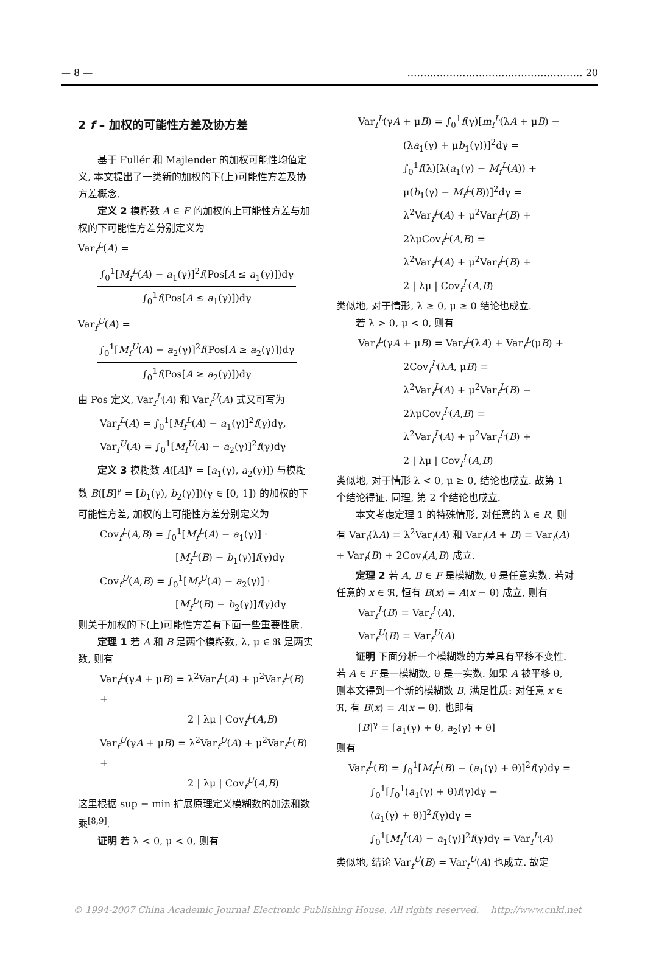— 8 — ……………………………………………… 20
2 f – 加权的可能性方差及协方差
基于 Fullér 和 Majlender 的加权可能性均值定义, 本文提出了一类新的加权的下(上)可能性方差及协方差概念.
定义 2 模糊数 A ∈ F 的加权的上可能性方差与加权的下可能性方差分别定义为
Var<sub>f</sub><sup>L</sup>(A) =
∫<sub>0</sub><sup>1</sup>[M<sub>f</sub><sup>L</sup>(A) − a<sub>1</sub>(γ)]<sup>2</sup>f(Pos[A ≤ a<sub>1</sub>(γ)])dγ
∫<sub>0</sub><sup>1</sup>f(Pos[A ≤ a<sub>1</sub>(γ)])dγ
Var<sub>f</sub><sup>U</sup>(A) =
∫<sub>0</sub><sup>1</sup>[M<sub>f</sub><sup>U</sup>(A) − a<sub>2</sub>(γ)]<sup>2</sup>f(Pos[A ≥ a<sub>2</sub>(γ)])dγ
∫<sub>0</sub><sup>1</sup>f(Pos[A ≥ a<sub>2</sub>(γ)])dγ
由 Pos 定义, Var<sub>f</sub><sup>L</sup>(A) 和 Var<sub>f</sub><sup>U</sup>(A) 式又可写为
Var<sub>f</sub><sup>L</sup>(A) = ∫<sub>0</sub><sup>1</sup>[M<sub>f</sub><sup>L</sup>(A) − a<sub>1</sub>(γ)]<sup>2</sup>f(γ)dγ,
Var<sub>f</sub><sup>U</sup>(A) = ∫<sub>0</sub><sup>1</sup>[M<sub>f</sub><sup>U</sup>(A) − a<sub>2</sub>(γ)]<sup>2</sup>f(γ)dγ
定义 3 模糊数 A([A]<sup>γ</sup> = [a<sub>1</sub>(γ), a<sub>2</sub>(γ)]) 与模糊数 B([B]<sup>γ</sup> = [b<sub>1</sub>(γ), b<sub>2</sub>(γ)])(γ ∈ [0, 1]) 的加权的下可能性方差, 加权的上可能性方差分别定义为
Cov<sub>f</sub><sup>L</sup>(A,B) = ∫<sub>0</sub><sup>1</sup>[M<sub>f</sub><sup>L</sup>(A) − a<sub>1</sub>(γ)] ·
[M<sub>f</sub><sup>L</sup>(B) − b<sub>1</sub>(γ)]f(γ)dγ
Cov<sub>f</sub><sup>U</sup>(A,B) = ∫<sub>0</sub><sup>1</sup>[M<sub>f</sub><sup>U</sup>(A) − a<sub>2</sub>(γ)] ·
[M<sub>f</sub><sup>U</sup>(B) − b<sub>2</sub>(γ)]f(γ)dγ
则关于加权的下(上)可能性方差有下面一些重要性质.
定理 1 若 A 和 B 是两个模糊数, λ, μ ∈ ℜ 是两实数, 则有
Var<sub>f</sub><sup>L</sup>(γA + μB) = λ<sup>2</sup>Var<sub>f</sub><sup>L</sup>(A) + μ<sup>2</sup>Var<sub>f</sub><sup>L</sup>(B) +
2 | λμ | Cov<sub>f</sub><sup>L</sup>(A,B)
Var<sub>f</sub><sup>U</sup>(γA + μB) = λ<sup>2</sup>Var<sub>f</sub><sup>U</sup>(A) + μ<sup>2</sup>Var<sub>f</sub><sup>L</sup>(B) +
2 | λμ | Cov<sub>f</sub><sup>U</sup>(A,B)
这里根据 sup − min 扩展原理定义模糊数的加法和数乘<sup>[8,9]</sup>.
证明 若 λ < 0, μ < 0, 则有
Var<sub>f</sub><sup>L</sup>(γA + μB) = ∫<sub>0</sub><sup>1</sup>f(γ)[m<sub>f</sub><sup>L</sup>(λA + μB) −
(λa<sub>1</sub>(γ) + μb<sub>1</sub>(γ))]<sup>2</sup>dγ =
∫<sub>0</sub><sup>1</sup>f(λ)[λ(a<sub>1</sub>(γ) − M<sub>f</sub><sup>L</sup>(A)) +
μ(b<sub>1</sub>(γ) − M<sub>f</sub><sup>L</sup>(B))]<sup>2</sup>dγ =
λ<sup>2</sup>Var<sub>f</sub><sup>L</sup>(A) + μ<sup>2</sup>Var<sub>f</sub><sup>L</sup>(B) +
2λμCov<sub>f</sub><sup>L</sup>(A,B) =
λ<sup>2</sup>Var<sub>f</sub><sup>L</sup>(A) + μ<sup>2</sup>Var<sub>f</sub><sup>L</sup>(B) +
2 | λμ | Cov<sub>f</sub><sup>L</sup>(A,B)
类似地, 对于情形, λ ≥ 0, μ ≥ 0 结论也成立.
若 λ > 0, μ < 0, 则有
Var<sub>f</sub><sup>L</sup>(γA + μB) = Var<sub>f</sub><sup>L</sup>(λA) + Var<sub>f</sub><sup>L</sup>(μB) +
2Cov<sub>f</sub><sup>L</sup>(λA, μB) =
λ<sup>2</sup>Var<sub>f</sub><sup>L</sup>(A) + μ<sup>2</sup>Var<sub>f</sub><sup>L</sup>(B) −
2λμCov<sub>f</sub><sup>L</sup>(A,B) =
λ<sup>2</sup>Var<sub>f</sub><sup>L</sup>(A) + μ<sup>2</sup>Var<sub>f</sub><sup>L</sup>(B) +
2 | λμ | Cov<sub>f</sub><sup>L</sup>(A,B)
类似地, 对于情形 λ < 0, μ ≥ 0, 结论也成立. 故第 1 个结论得证. 同理, 第 2 个结论也成立.
本文考虑定理 1 的特殊情形, 对任意的 λ ∈ R, 则有 Var<sub>f</sub>(λA) = λ<sup>2</sup>Var<sub>f</sub>(A) 和 Var<sub>f</sub>(A + B) = Var<sub>f</sub>(A) + Var<sub>f</sub>(B) + 2Cov<sub>f</sub>(A,B) 成立.
定理 2 若 A, B ∈ F 是模糊数, θ 是任意实数. 若对任意的 x ∈ ℜ, 恒有 B(x) = A(x − θ) 成立, 则有
Var<sub>f</sub><sup>L</sup>(B) = Var<sub>f</sub><sup>L</sup>(A),
Var<sub>f</sub><sup>U</sup>(B) = Var<sub>f</sub><sup>U</sup>(A)
证明 下面分析一个模糊数的方差具有平移不变性. 若 A ∈ F 是一模糊数, θ 是一实数. 如果 A 被平移 θ, 则本文得到一个新的模糊数 B, 满足性质: 对任意 x ∈ ℜ, 有 B(x) = A(x − θ). 也即有
[B]<sup>γ</sup> = [a<sub>1</sub>(γ) + θ, a<sub>2</sub>(γ) + θ]
则有
Var<sub>f</sub><sup>L</sup>(B) = ∫<sub>0</sub><sup>1</sup>[M<sub>f</sub><sup>L</sup>(B) − (a<sub>1</sub>(γ) + θ)]<sup>2</sup>f(γ)dγ =
∫<sub>0</sub><sup>1</sup>[∫<sub>0</sub><sup>1</sup>(a<sub>1</sub>(γ) + θ)f(γ)dγ −
(a<sub>1</sub>(γ) + θ)]<sup>2</sup>f(γ)dγ =
∫<sub>0</sub><sup>1</sup>[M<sub>f</sub><sup>L</sup>(A) − a<sub>1</sub>(γ)]<sup>2</sup>f(γ)dγ = Var<sub>f</sub><sup>L</sup>(A)
类似地, 结论 Var<sub>f</sub><sup>U</sup>(B) = Var<sub>f</sub><sup>U</sup>(A) 也成立. 故定
© 1994-2007 China Academic Journal Electronic Publishing House. All rights reserved. http://www.cnki.net